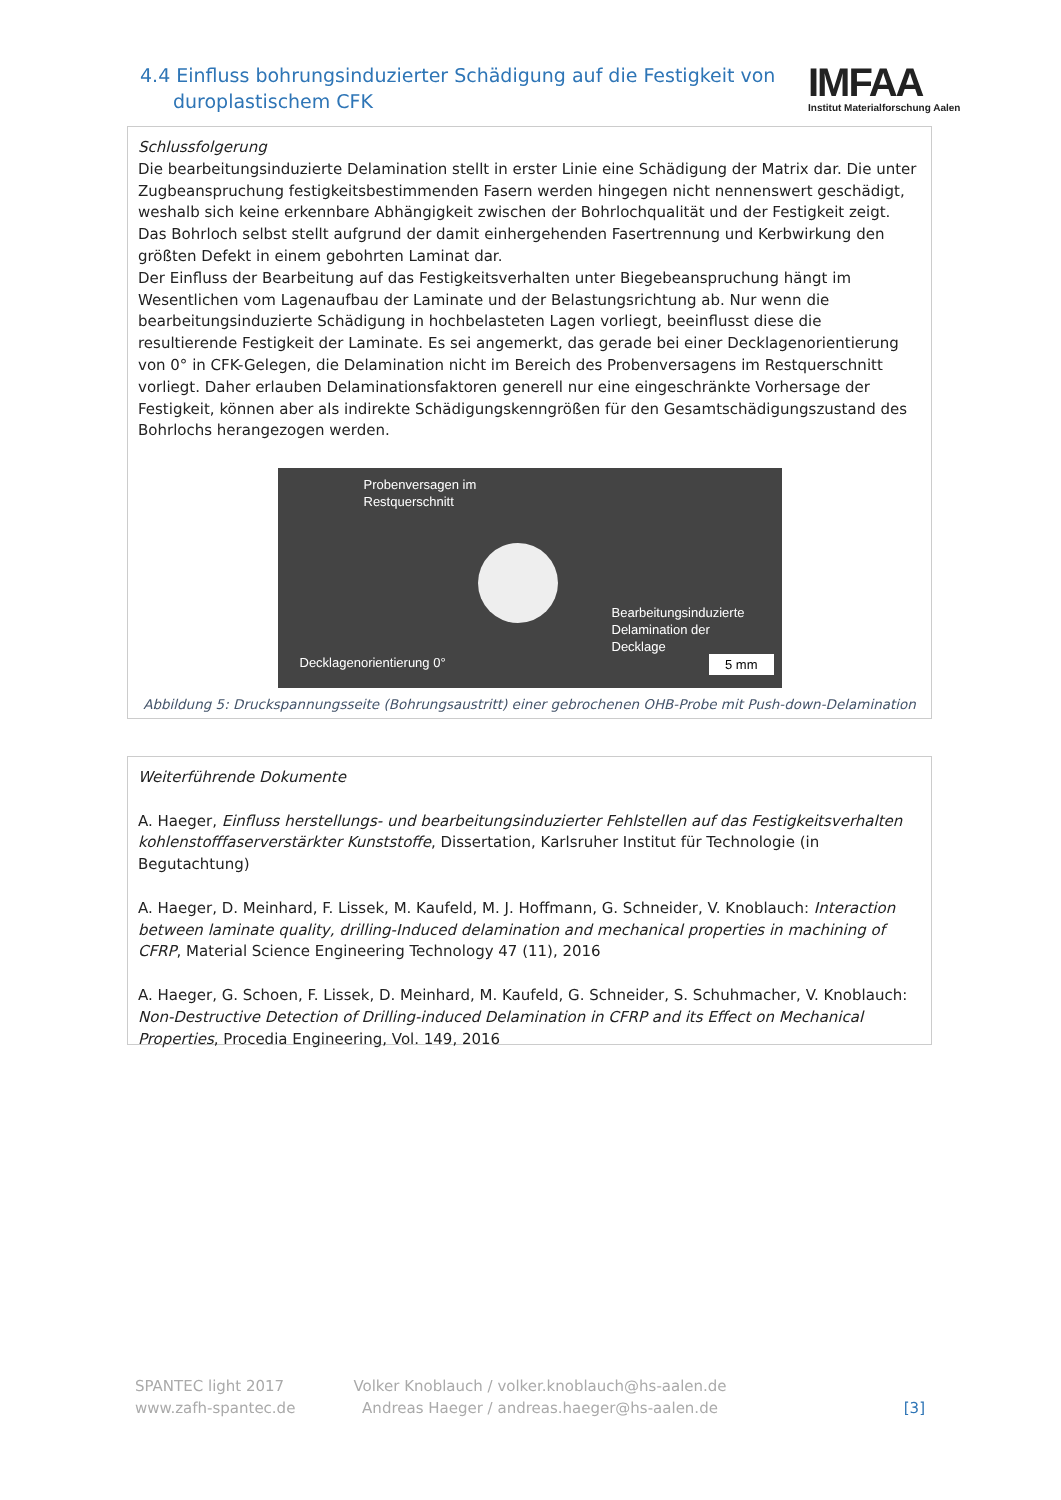4.4 Einfluss bohrungsinduzierter Schädigung auf die Festigkeit von
duroplastischem CFK
IMFAA
Institut Materialforschung Aalen
Schlussfolgerung
Die bearbeitungsinduzierte Delamination stellt in erster Linie eine Schädigung der Matrix dar. Die unter Zugbeanspruchung festigkeitsbestimmenden Fasern werden hingegen nicht nennenswert geschädigt, weshalb sich keine erkennbare Abhängigkeit zwischen der Bohrlochqualität und der Festigkeit zeigt. Das Bohrloch selbst stellt aufgrund der damit einhergehenden Fasertrennung und Kerbwirkung den größten Defekt in einem gebohrten Laminat dar.
Der Einfluss der Bearbeitung auf das Festigkeitsverhalten unter Biegebeanspruchung hängt im Wesentlichen vom Lagenaufbau der Laminate und der Belastungsrichtung ab. Nur wenn die bearbeitungsinduzierte Schädigung in hochbelasteten Lagen vorliegt, beeinflusst diese die resultierende Festigkeit der Laminate. Es sei angemerkt, das gerade bei einer Decklagenorientierung von 0° in CFK-Gelegen, die Delamination nicht im Bereich des Probenversagens im Restquerschnitt vorliegt. Daher erlauben Delaminationsfaktoren generell nur eine eingeschränkte Vorhersage der Festigkeit, können aber als indirekte Schädigungskenngrößen für den Gesamtschädigungszustand des Bohrlochs herangezogen werden.
Probenversagen im
Restquerschnitt
Bearbeitungsinduzierte
Delamination der
Decklage
Decklagenorientierung 0° 5 mm
Abbildung 5: Druckspannungsseite (Bohrungsaustritt) einer gebrochenen OHB-Probe mit Push-down-Delamination
Weiterführende Dokumente
A. Haeger, Einfluss herstellungs- und bearbeitungsinduzierter Fehlstellen auf das Festigkeitsverhalten kohlenstofffaserverstärkter Kunststoffe, Dissertation, Karlsruher Institut für Technologie (in Begutachtung)
A. Haeger, D. Meinhard, F. Lissek, M. Kaufeld, M. J. Hoffmann, G. Schneider, V. Knoblauch: Interaction between laminate quality, drilling-Induced delamination and mechanical properties in machining of CFRP, Material Science Engineering Technology 47 (11), 2016
A. Haeger, G. Schoen, F. Lissek, D. Meinhard, M. Kaufeld, G. Schneider, S. Schuhmacher, V. Knoblauch: Non-Destructive Detection of Drilling-induced Delamination in CFRP and its Effect on Mechanical Properties, Procedia Engineering, Vol. 149, 2016
SPANTEC light 2017
www.zafh-spantec.de
Volker Knoblauch / volker.knoblauch@hs-aalen.de
Andreas Haeger / andreas.haeger@hs-aalen.de
[3]